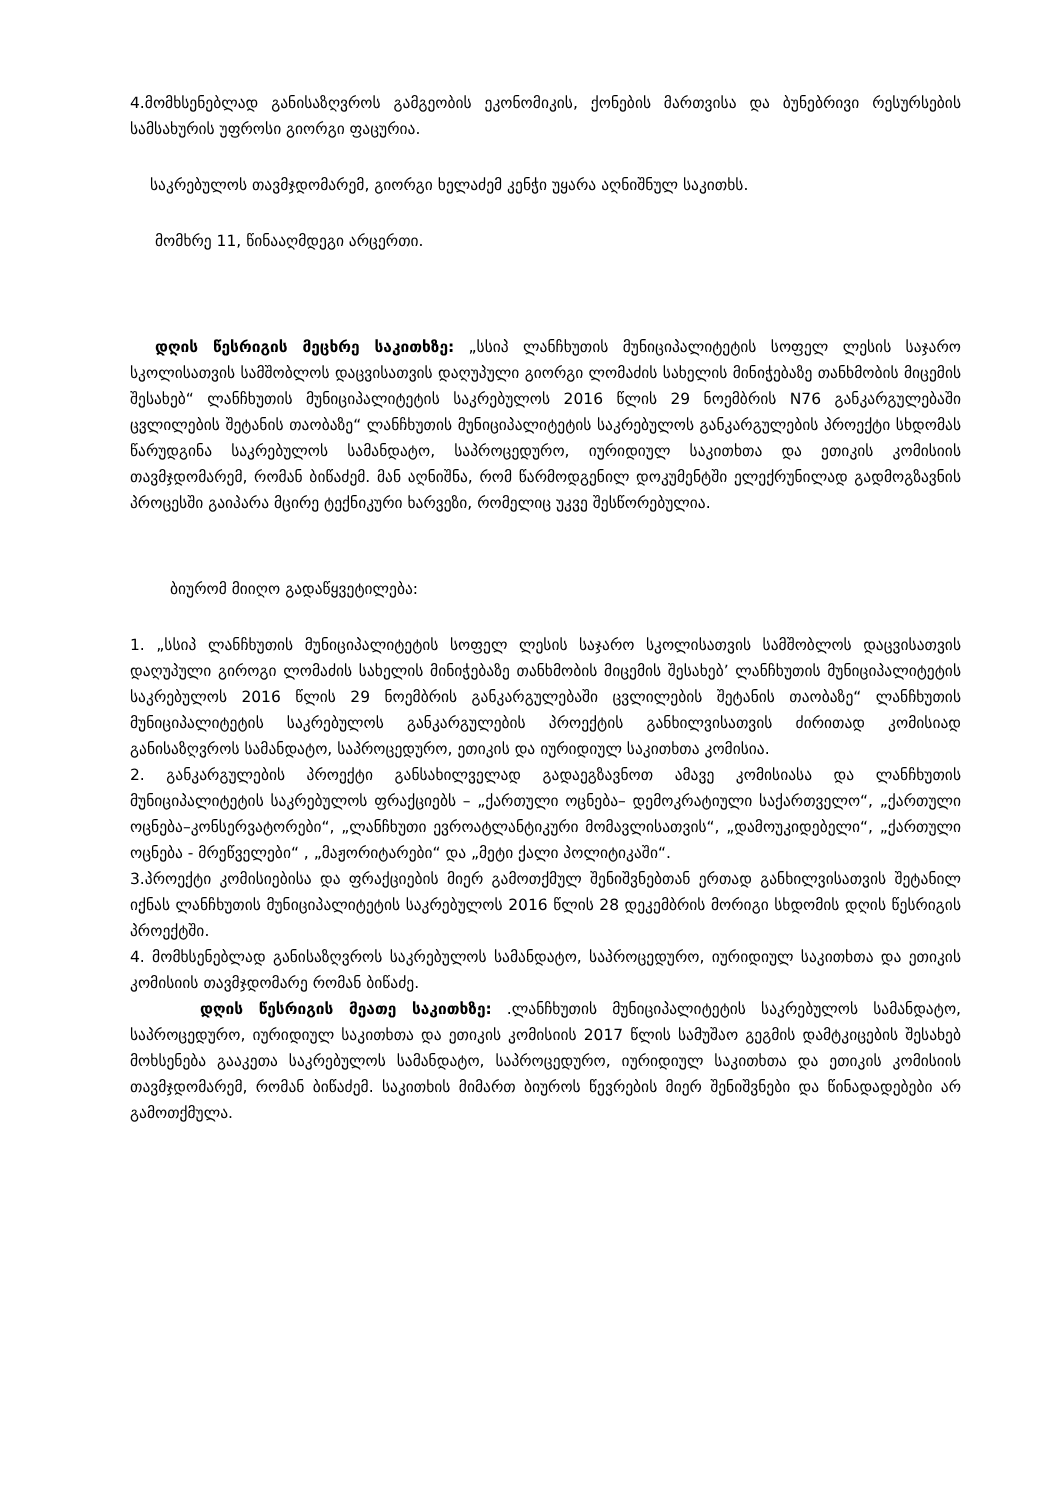4.მომხსენებლად განისაზღვროს გამგეობის ეკონომიკის, ქონების მართვისა და ბუნებრივი რესურსების სამსახურის უფროსი გიორგი ფაცურია.
საკრებულოს თავმჯდომარემ, გიორგი ხელაძემ კენჭი უყარა აღნიშნულ საკითხს.
მომხრე 11, წინააღმდეგი არცერთი.
დღის წესრიგის მეცხრე საკითხზე: „სსიპ ლანჩხუთის მუნიციპალიტეტის სოფელ ლესის საჯარო სკოლისათვის სამშობლოს დაცვისათვის დაღუპული გიორგი ლომაძის სახელის მინიჭებაზე თანხმობის მიცემის შესახებ“ ლანჩხუთის მუნიციპალიტეტის საკრებულოს 2016 წლის 29 ნოემბრის N76 განკარგულებაში ცვლილების შეტანის თაობაზე“ ლანჩხუთის მუნიციპალიტეტის საკრებულოს განკარგულების პროექტი სხდომას წარუდგინა საკრებულოს სამანდატო, საპროცედურო, იურიდიულ საკითხთა და ეთიკის კომისიის თავმჯდომარემ, რომან ბიწაძემ. მან აღნიშნა, რომ წარმოდგენილ დოკუმენტში ელექრუნილად გადმოგზავნის პროცესში გაიპარა მცირე ტექნიკური ხარვეზი, რომელიც უკვე შესწორებულია.
ბიურომ მიიღო გადაწყვეტილება:
1. „სსიპ ლანჩხუთის მუნიციპალიტეტის სოფელ ლესის საჯარო სკოლისათვის სამშობლოს დაცვისათვის დაღუპული გიროგი ლომაძის სახელის მინიჭებაზე თანხმობის მიცემის შესახებ’ ლანჩხუთის მუნიციპალიტეტის საკრებულოს 2016 წლის 29 ნოემბრის განკარგულებაში ცვლილების შეტანის თაობაზე“ ლანჩხუთის მუნიციპალიტეტის საკრებულოს განკარგულების პროექტის განხილვისათვის ძირითად კომისიად განისაზღვროს სამანდატო, საპროცედურო, ეთიკის და იურიდიულ საკითხთა კომისია.
2. განკარგულების პროექტი განსახილველად გადაეგზავნოთ ამავე კომისიასა და ლანჩხუთის მუნიციპალიტეტის საკრებულოს ფრაქციებს – „ქართული ოცნება– დემოკრატიული საქართველო“, „ქართული ოცნება–კონსერვატორები“, „ლანჩხუთი ევროატლანტიკური მომავლისათვის“, „დამოუკიდებელი“, „ქართული ოცნება - მრეწველები“ , „მაჟორიტარები“ და „მეტი ქალი პოლიტიკაში“.
3.პროექტი კომისიებისა და ფრაქციების მიერ გამოთქმულ შენიშვნებთან ერთად განხილვისათვის შეტანილ იქნას ლანჩხუთის მუნიციპალიტეტის საკრებულოს 2016 წლის 28 დეკემბრის მორიგი სხდომის დღის წესრიგის პროექტში.
4. მომხსენებლად განისაზღვროს საკრებულოს სამანდატო, საპროცედურო, იურიდიულ საკითხთა და ეთიკის კომისიის თავმჯდომარე რომან ბიწაძე.
დღის წესრიგის მეათე საკითხზე: .ლანჩხუთის მუნიციპალიტეტის საკრებულოს სამანდატო, საპროცედურო, იურიდიულ საკითხთა და ეთიკის კომისიის 2017 წლის სამუშაო გეგმის დამტკიცების შესახებ მოხსენება გააკეთა საკრებულოს სამანდატო, საპროცედურო, იურიდიულ საკითხთა და ეთიკის კომისიის თავმჯდომარემ, რომან ბიწაძემ. საკითხის მიმართ ბიუროს წევრების მიერ შენიშვნები და წინადადებები არ გამოთქმულა.